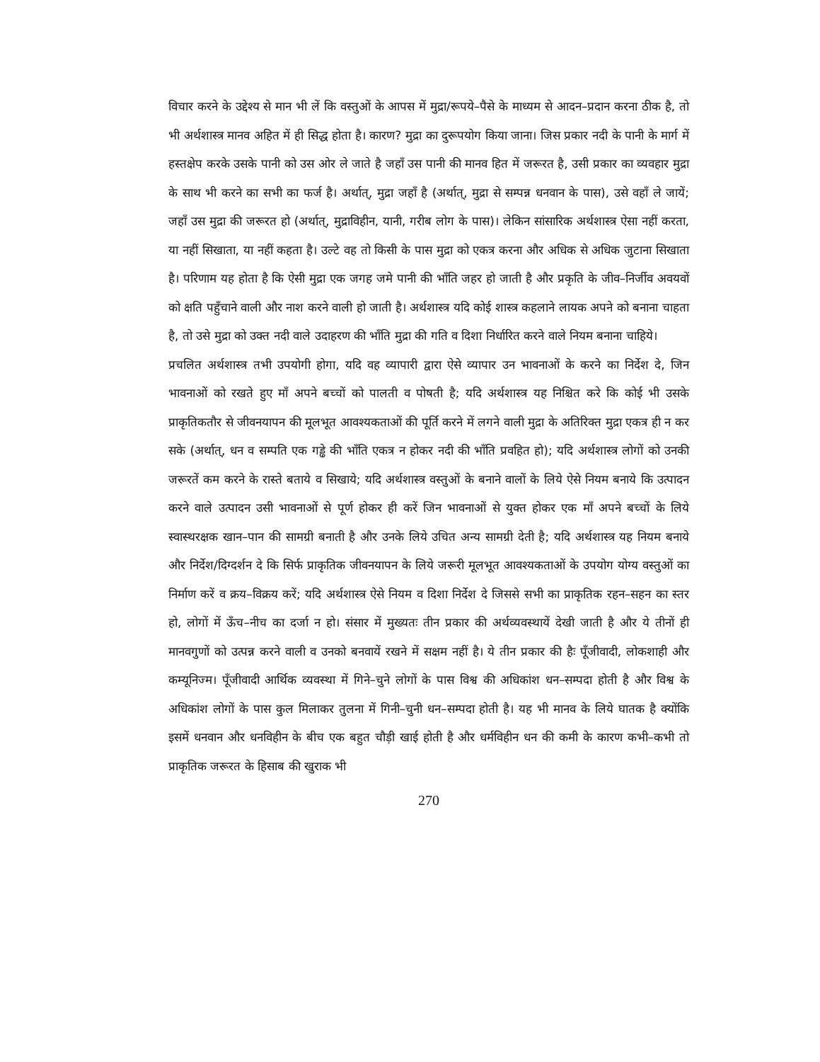विचार करने के उद्देश्य से मान भी लें कि वस्तुओं के आपस में मुद्रा/रूपये–पैसे के माध्यम से आदन–प्रदान करना ठीक है, तो भी अर्थशास्त्र मानव अहित में ही सिद्ध होता है। कारण? मुद्रा का दुरूपयोग किया जाना। जिस प्रकार नदी के पानी के मार्ग में हस्तक्षेप करके उसके पानी को उस ओर ले जाते है जहाँ उस पानी की मानव हित में जरूरत है, उसी प्रकार का व्यवहार मुद्रा के साथ भी करने का सभी का फर्ज है। अर्थात्, मुद्रा जहाँ है (अर्थात्, मुद्रा से सम्पन्न धनवान के पास), उसे वहाँ ले जायें; जहाँ उस मुद्रा की जरूरत हो (अर्थात्, मुद्राविहीन, यानी, गरीब लोग के पास)। लेकिन सांसारिक अर्थशास्त्र ऐसा नहीं करता, या नहीं सिखाता, या नहीं कहता है। उल्टे वह तो किसी के पास मुद्रा को एकत्र करना और अधिक से अधिक जुटाना सिखाता है। परिणाम यह होता है कि ऐसी मुद्रा एक जगह जमे पानी की भाँति जहर हो जाती है और प्रकृति के जीव–निर्जीव अवयवों को क्षति पहुँचाने वाली और नाश करने वाली हो जाती है। अर्थशास्त्र यदि कोई शास्त्र कहलाने लायक अपने को बनाना चाहता है, तो उसे मुद्रा को उक्त नदी वाले उदाहरण की भाँति मुद्रा की गति व दिशा निर्धारित करने वाले नियम बनाना चाहिये।
प्रचलित अर्थशास्त्र तभी उपयोगी होगा, यदि वह व्यापारी द्वारा ऐसे व्यापार उन भावनाओं के करने का निर्देश दे, जिन भावनाओं को रखते हुए माँ अपने बच्चों को पालती व पोषती है; यदि अर्थशास्त्र यह निश्चित करे कि कोई भी उसके प्राकृतिकतौर से जीवनयापन की मूलभूत आवश्यकताओं की पूर्ति करने में लगने वाली मुद्रा के अतिरिक्त मुद्रा एकत्र ही न कर सके (अर्थात्, धन व सम्पति एक गड्ढे की भाँति एकत्र न होकर नदी की भाँति प्रवहित हो); यदि अर्थशास्त्र लोगों को उनकी जरूरतें कम करने के रास्ते बताये व सिखाये; यदि अर्थशास्त्र वस्तुओं के बनाने वालों के लिये ऐसे नियम बनाये कि उत्पादन करने वाले उत्पादन उसी भावनाओं से पूर्ण होकर ही करें जिन भावनाओं से युक्त होकर एक माँ अपने बच्चों के लिये स्वास्थरक्षक खान–पान की सामग्री बनाती है और उनके लिये उचित अन्य सामग्री देती है; यदि अर्थशास्त्र यह नियम बनाये और निर्देश/दिग्दर्शन दे कि सिर्फ प्राकृतिक जीवनयापन के लिये जरूरी मूलभूत आवश्यकताओं के उपयोग योग्य वस्तुओं का निर्माण करें व क्रय–विक्रय करें; यदि अर्थशास्त्र ऐसे नियम व दिशा निर्देश दे जिससे सभी का प्राकृतिक रहन–सहन का स्तर हो, लोगों में ऊँच–नीच का दर्जा न हो। संसार में मुख्यतः तीन प्रकार की अर्थव्यवस्थायें देखी जाती है और ये तीनों ही मानवगुणों को उत्पन्न करने वाली व उनको बनवायें रखने में सक्षम नहीं है। ये तीन प्रकार की हैः पूँजीवादी, लोकशाही और कम्यूनिज्म। पूँजीवादी आर्थिक व्यवस्था में गिने–चुने लोगों के पास विश्व की अधिकांश धन–सम्पदा होती है और विश्व के अधिकांश लोगों के पास कुल मिलाकर तुलना में गिनी–चुनी धन–सम्पदा होती है। यह भी मानव के लिये घातक है क्योंकि इसमें धनवान और धनविहीन के बीच एक बहुत चौड़ी खाई होती है और धर्मविहीन धन की कमी के कारण कभी–कभी तो प्राकृतिक जरूरत के हिसाब की खुराक भी
270